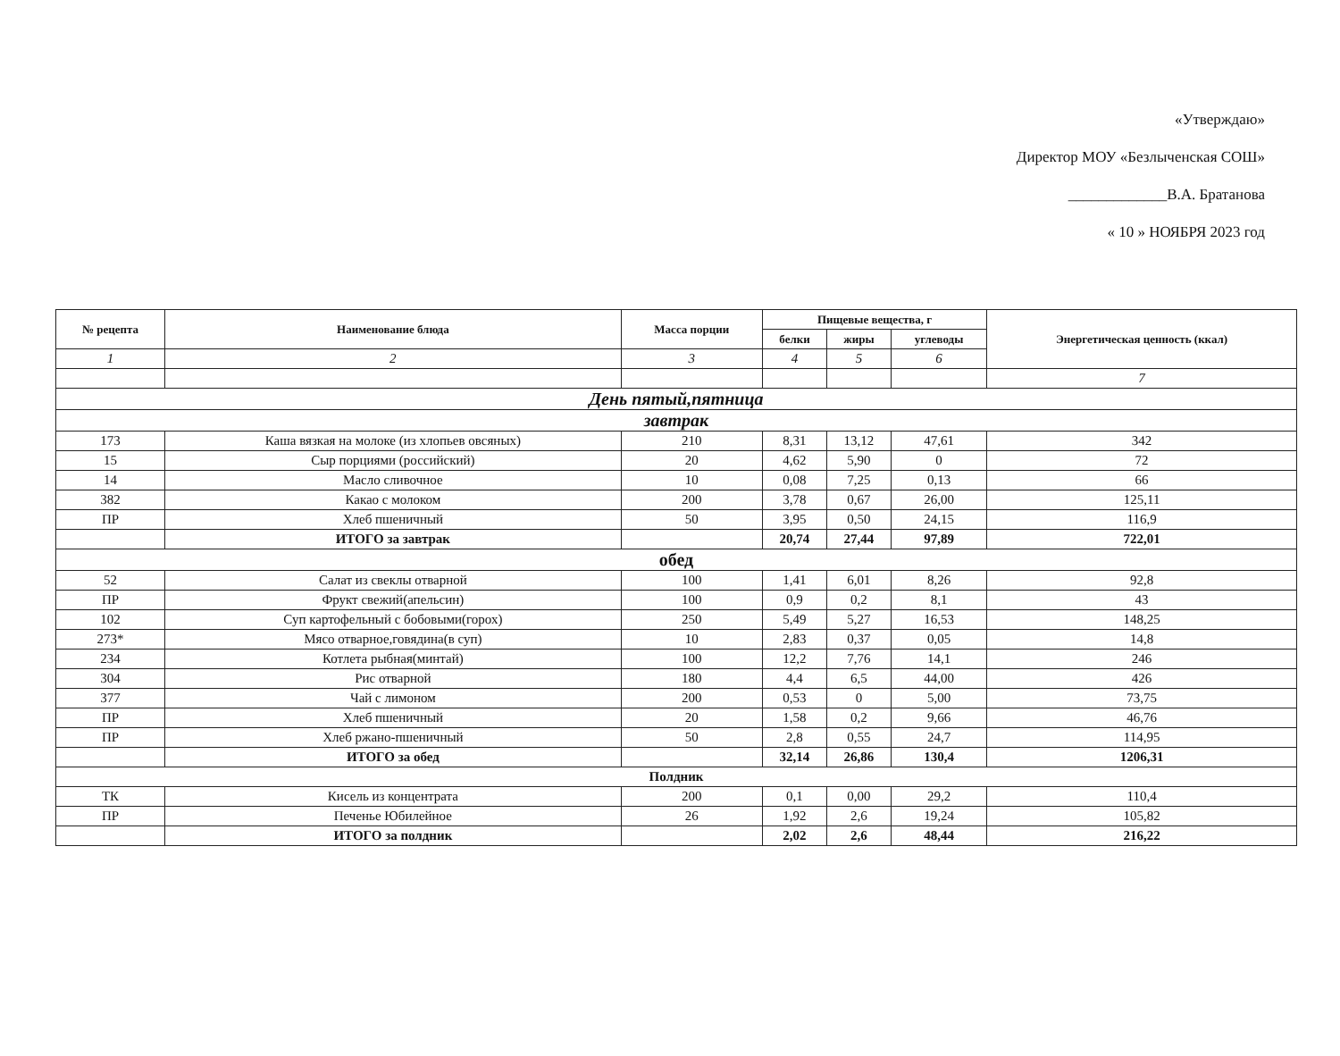«Утверждаю»
Директор МОУ «Безлыченская СОШ»
_____________В.А. Братанова
« 10 » НОЯБРЯ 2023 год
| № рецепта | Наименование блюда | Масса порции | Пищевые вещества, г | | | Энергетическая ценность (ккал) |
| --- | --- | --- | --- | --- | --- | --- |
| | | | белки | жиры | углеводы | |
| 1 | 2 | 3 | 4 | 5 | 6 | |
| | | | | | | 7 |
| День пятый,пятница | | | | | | |
| завтрак | | | | | | |
| 173 | Каша вязкая на молоке (из хлопьев овсяных) | 210 | 8,31 | 13,12 | 47,61 | 342 |
| 15 | Сыр порциями (российский) | 20 | 4,62 | 5,90 | 0 | 72 |
| 14 | Масло сливочное | 10 | 0,08 | 7,25 | 0,13 | 66 |
| 382 | Какао с молоком | 200 | 3,78 | 0,67 | 26,00 | 125,11 |
| ПР | Хлеб пшеничный | 50 | 3,95 | 0,50 | 24,15 | 116,9 |
| | ИТОГО за завтрак | | 20,74 | 27,44 | 97,89 | 722,01 |
| обед | | | | | | |
| 52 | Салат из свеклы отварной | 100 | 1,41 | 6,01 | 8,26 | 92,8 |
| ПР | Фрукт свежий(апельсин) | 100 | 0,9 | 0,2 | 8,1 | 43 |
| 102 | Суп картофельный с бобовыми(горох) | 250 | 5,49 | 5,27 | 16,53 | 148,25 |
| 273* | Мясо отварное,говядина(в суп) | 10 | 2,83 | 0,37 | 0,05 | 14,8 |
| 234 | Котлета рыбная(минтай) | 100 | 12,2 | 7,76 | 14,1 | 246 |
| 304 | Рис отварной | 180 | 4,4 | 6,5 | 44,00 | 426 |
| 377 | Чай с лимоном | 200 | 0,53 | 0 | 5,00 | 73,75 |
| ПР | Хлеб пшеничный | 20 | 1,58 | 0,2 | 9,66 | 46,76 |
| ПР | Хлеб ржано-пшеничный | 50 | 2,8 | 0,55 | 24,7 | 114,95 |
| | ИТОГО за обед | | 32,14 | 26,86 | 130,4 | 1206,31 |
| Полдник | | | | | | |
| ТК | Кисель из концентрата | 200 | 0,1 | 0,00 | 29,2 | 110,4 |
| ПР | Печенье Юбилейное | 26 | 1,92 | 2,6 | 19,24 | 105,82 |
| | ИТОГО за полдник | | 2,02 | 2,6 | 48,44 | 216,22 |